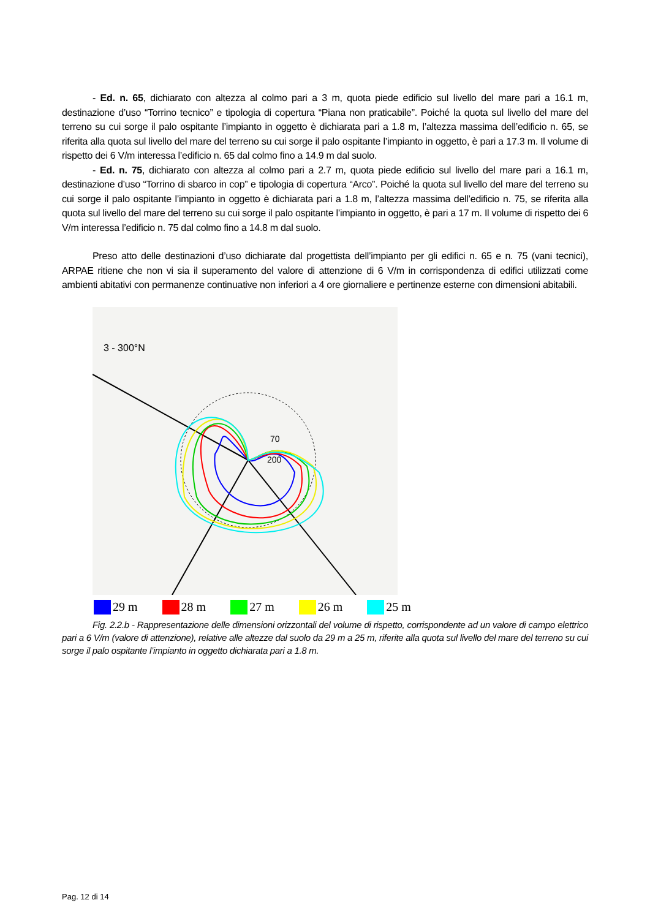- Ed. n. 65, dichiarato con altezza al colmo pari a 3 m, quota piede edificio sul livello del mare pari a 16.1 m, destinazione d’uso “Torrino tecnico” e tipologia di copertura “Piana non praticabile”. Poiché la quota sul livello del mare del terreno su cui sorge il palo ospitante l’impianto in oggetto è dichiarata pari a 1.8 m, l’altezza massima dell’edificio n. 65, se riferita alla quota sul livello del mare del terreno su cui sorge il palo ospitante l’impianto in oggetto, è pari a 17.3 m. Il volume di rispetto dei 6 V/m interessa l’edificio n. 65 dal colmo fino a 14.9 m dal suolo.
- Ed. n. 75, dichiarato con altezza al colmo pari a 2.7 m, quota piede edificio sul livello del mare pari a 16.1 m, destinazione d’uso “Torrino di sbarco in cop” e tipologia di copertura “Arco”. Poiché la quota sul livello del mare del terreno su cui sorge il palo ospitante l’impianto in oggetto è dichiarata pari a 1.8 m, l’altezza massima dell’edificio n. 75, se riferita alla quota sul livello del mare del terreno su cui sorge il palo ospitante l’impianto in oggetto, è pari a 17 m. Il volume di rispetto dei 6 V/m interessa l’edificio n. 75 dal colmo fino a 14.8 m dal suolo.
Preso atto delle destinazioni d’uso dichiarate dal progettista dell’impianto per gli edifici n. 65 e n. 75 (vani tecnici), ARPAE ritiene che non vi sia il superamento del valore di attenzione di 6 V/m in corrispondenza di edifici utilizzati come ambienti abitativi con permanenze continuative non inferiori a 4 ore giornaliere e pertinenze esterne con dimensioni abitabili.
3 - 300°N
200
70
29 m 28 m 27 m 26 m 25 m
Fig. 2.2.b - Rappresentazione delle dimensioni orizzontali del volume di rispetto, corrispondente ad un valore di campo elettrico pari a 6 V/m (valore di attenzione), relative alle altezze dal suolo da 29 m a 25 m, riferite alla quota sul livello del mare del terreno su cui sorge il palo ospitante l’impianto in oggetto dichiarata pari a 1.8 m.
Pag. 12 di 14